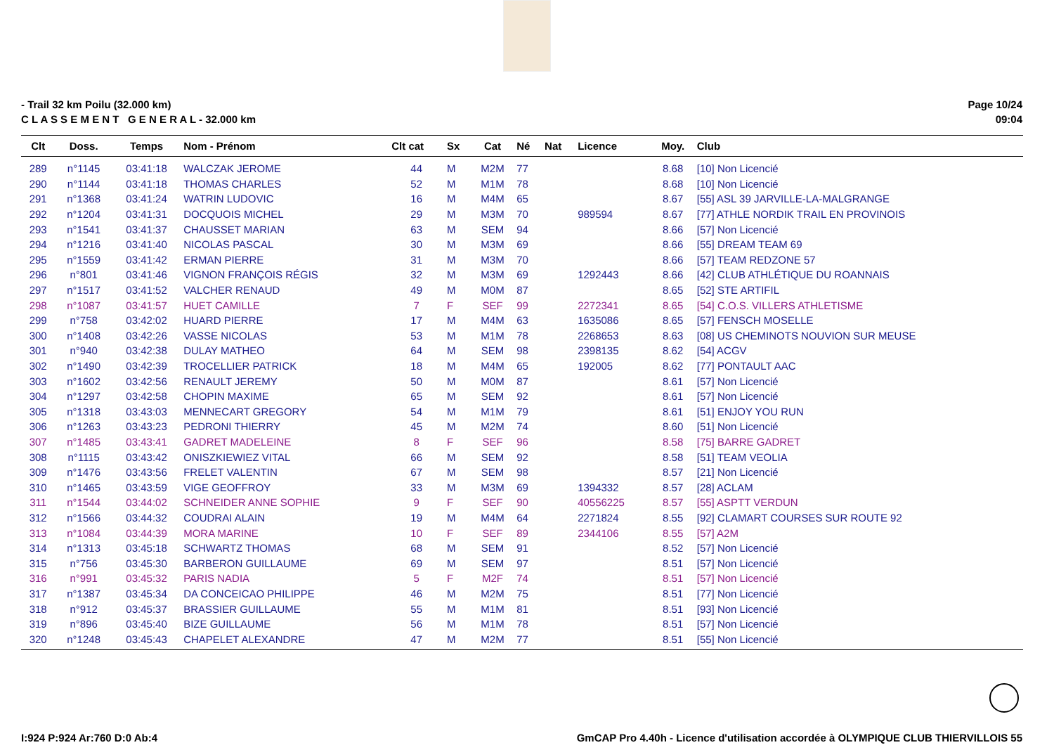- Trail 32 km Poilu (32.000 km)
C L A S S E M E N T G E N E R A L - 32.000 km
Page 10/24
09:04
| Clt | Doss. | Temps | Nom - Prénom | Clt cat | Sx | Cat | Né | Nat | Licence | Moy. | Club |
| --- | --- | --- | --- | --- | --- | --- | --- | --- | --- | --- | --- |
| 289 | n°1145 | 03:41:18 | WALCZAK JEROME | 44 | M | M2M | 77 | | | 8.68 | [10] Non Licencié |
| 290 | n°1144 | 03:41:18 | THOMAS CHARLES | 52 | M | M1M | 78 | | | 8.68 | [10] Non Licencié |
| 291 | n°1368 | 03:41:24 | WATRIN LUDOVIC | 16 | M | M4M | 65 | | | 8.67 | [55] ASL 39 JARVILLE-LA-MALGRANGE |
| 292 | n°1204 | 03:41:31 | DOCQUOIS MICHEL | 29 | M | M3M | 70 | | 989594 | 8.67 | [77] ATHLE NORDIK TRAIL EN PROVINOIS |
| 293 | n°1541 | 03:41:37 | CHAUSSET MARIAN | 63 | M | SEM | 94 | | | 8.66 | [57] Non Licencié |
| 294 | n°1216 | 03:41:40 | NICOLAS PASCAL | 30 | M | M3M | 69 | | | 8.66 | [55] DREAM TEAM 69 |
| 295 | n°1559 | 03:41:42 | ERMAN PIERRE | 31 | M | M3M | 70 | | | 8.66 | [57] TEAM REDZONE 57 |
| 296 | n°801 | 03:41:46 | VIGNON FRANÇOIS RÉGIS | 32 | M | M3M | 69 | | 1292443 | 8.66 | [42] CLUB ATHLÉTIQUE DU ROANNAIS |
| 297 | n°1517 | 03:41:52 | VALCHER RENAUD | 49 | M | M0M | 87 | | | 8.65 | [52] STE ARTIFIL |
| 298 | n°1087 | 03:41:57 | HUET CAMILLE | 7 | F | SEF | 99 | | 2272341 | 8.65 | [54] C.O.S. VILLERS ATHLETISME |
| 299 | n°758 | 03:42:02 | HUARD PIERRE | 17 | M | M4M | 63 | | 1635086 | 8.65 | [57] FENSCH MOSELLE |
| 300 | n°1408 | 03:42:26 | VASSE NICOLAS | 53 | M | M1M | 78 | | 2268653 | 8.63 | [08] US CHEMINOTS NOUVION SUR MEUSE |
| 301 | n°940 | 03:42:38 | DULAY MATHEO | 64 | M | SEM | 98 | | 2398135 | 8.62 | [54] ACGV |
| 302 | n°1490 | 03:42:39 | TROCELLIER PATRICK | 18 | M | M4M | 65 | | 192005 | 8.62 | [77] PONTAULT AAC |
| 303 | n°1602 | 03:42:56 | RENAULT JEREMY | 50 | M | M0M | 87 | | | 8.61 | [57] Non Licencié |
| 304 | n°1297 | 03:42:58 | CHOPIN MAXIME | 65 | M | SEM | 92 | | | 8.61 | [57] Non Licencié |
| 305 | n°1318 | 03:43:03 | MENNECART GREGORY | 54 | M | M1M | 79 | | | 8.61 | [51] ENJOY YOU RUN |
| 306 | n°1263 | 03:43:23 | PEDRONI THIERRY | 45 | M | M2M | 74 | | | 8.60 | [51] Non Licencié |
| 307 | n°1485 | 03:43:41 | GADRET MADELEINE | 8 | F | SEF | 96 | | | 8.58 | [75] BARRE GADRET |
| 308 | n°1115 | 03:43:42 | ONISZKIEWIEZ VITAL | 66 | M | SEM | 92 | | | 8.58 | [51] TEAM VEOLIA |
| 309 | n°1476 | 03:43:56 | FRELET VALENTIN | 67 | M | SEM | 98 | | | 8.57 | [21] Non Licencié |
| 310 | n°1465 | 03:43:59 | VIGE GEOFFROY | 33 | M | M3M | 69 | | 1394332 | 8.57 | [28] ACLAM |
| 311 | n°1544 | 03:44:02 | SCHNEIDER ANNE SOPHIE | 9 | F | SEF | 90 | | 40556225 | 8.57 | [55] ASPTT VERDUN |
| 312 | n°1566 | 03:44:32 | COUDRAI ALAIN | 19 | M | M4M | 64 | | 2271824 | 8.55 | [92] CLAMART COURSES SUR ROUTE 92 |
| 313 | n°1084 | 03:44:39 | MORA MARINE | 10 | F | SEF | 89 | | 2344106 | 8.55 | [57] A2M |
| 314 | n°1313 | 03:45:18 | SCHWARTZ THOMAS | 68 | M | SEM | 91 | | | 8.52 | [57] Non Licencié |
| 315 | n°756 | 03:45:30 | BARBERON GUILLAUME | 69 | M | SEM | 97 | | | 8.51 | [57] Non Licencié |
| 316 | n°991 | 03:45:32 | PARIS NADIA | 5 | F | M2F | 74 | | | 8.51 | [57] Non Licencié |
| 317 | n°1387 | 03:45:34 | DA CONCEICAO PHILIPPE | 46 | M | M2M | 75 | | | 8.51 | [77] Non Licencié |
| 318 | n°912 | 03:45:37 | BRASSIER GUILLAUME | 55 | M | M1M | 81 | | | 8.51 | [93] Non Licencié |
| 319 | n°896 | 03:45:40 | BIZE GUILLAUME | 56 | M | M1M | 78 | | | 8.51 | [57] Non Licencié |
| 320 | n°1248 | 03:45:43 | CHAPELET ALEXANDRE | 47 | M | M2M | 77 | | | 8.51 | [55] Non Licencié |
I:924 P:924 Ar:760 D:0 Ab:4 GmCAP Pro 4.40h - Licence d'utilisation accordée à OLYMPIQUE CLUB THIERVILLOIS 55